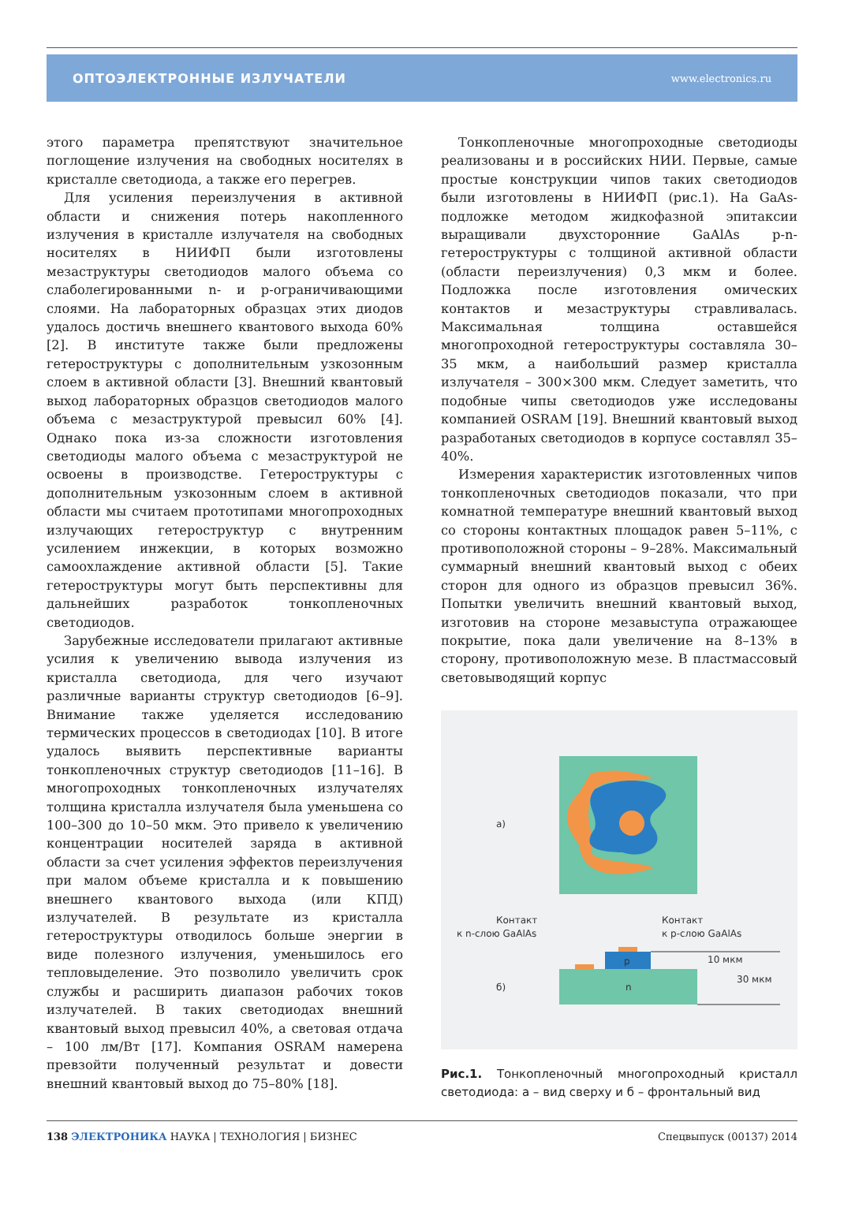ОПТОЭЛЕКТРОННЫЕ ИЗЛУЧАТЕЛИ www.electronics.ru
этого параметра препятствуют значительное поглощение излучения на свободных носителях в кристалле светодиода, а также его перегрев.
Для усиления переизлучения в активной области и снижения потерь накопленного излучения в кристалле излучателя на свободных носителях в НИИФП были изготовлены мезаструктуры светодиодов малого объема со слаболегированными n- и p-ограничивающими слоями. На лабораторных образцах этих диодов удалось достичь внешнего квантового выхода 60% [2]. В институте также были предложены гетероструктуры с дополнительным узкозонным слоем в активной области [3]. Внешний квантовый выход лабораторных образцов светодиодов малого объема с мезаструктурой превысил 60% [4]. Однако пока из-за сложности изготовления светодиоды малого объема с мезаструктурой не освоены в производстве. Гетероструктуры с дополнительным узкозонным слоем в активной области мы считаем прототипами многопроходных излучающих гетероструктур с внутренним усилением инжекции, в которых возможно самоохлаждение активной области [5]. Такие гетероструктуры могут быть перспективны для дальнейших разработок тонкопленочных светодиодов.
Зарубежные исследователи прилагают активные усилия к увеличению вывода излучения из кристалла светодиода, для чего изучают различные варианты структур светодиодов [6–9]. Внимание также уделяется исследованию термических процессов в светодиодах [10]. В итоге удалось выявить перспективные варианты тонкопленочных структур светодиодов [11–16]. В многопроходных тонкопленочных излучателях толщина кристалла излучателя была уменьшена со 100–300 до 10–50 мкм. Это привело к увеличению концентрации носителей заряда в активной области за счет усиления эффектов переизлучения при малом объеме кристалла и к повышению внешнего квантового выхода (или КПД) излучателей. В результате из кристалла гетероструктуры отводилось больше энергии в виде полезного излучения, уменьшилось его тепловыделение. Это позволило увеличить срок службы и расширить диапазон рабочих токов излучателей. В таких светодиодах внешний квантовый выход превысил 40%, а световая отдача – 100 лм/Вт [17]. Компания OSRAM намерена превзойти полученный результат и довести внешний квантовый выход до 75–80% [18].
Тонкопленочные многопроходные светодиоды реализованы и в российских НИИ. Первые, самые простые конструкции чипов таких светодиодов были изготовлены в НИИФП (рис.1). На GaAs-подложке методом жидкофазной эпитаксии выращивали двухсторонние GaAlAs p-n-гетероструктуры с толщиной активной области (области переизлучения) 0,3 мкм и более. Подложка после изготовления омических контактов и мезаструктуры стравливалась. Максимальная толщина оставшейся многопроходной гетероструктуры составляла 30–35 мкм, а наибольший размер кристалла излучателя – 300×300 мкм. Следует заметить, что подобные чипы светодиодов уже исследованы компанией OSRAM [19]. Внешний квантовый выход разработаных светодиодов в корпусе составлял 35–40%.
Измерения характеристик изготовленных чипов тонкопленочных светодиодов показали, что при комнатной температуре внешний квантовый выход со стороны контактных площадок равен 5–11%, с противоположной стороны – 9–28%. Максимальный суммарный внешний квантовый выход с обеих сторон для одного из образцов превысил 36%. Попытки увеличить внешний квантовый выход, изготовив на стороне мезавыступа отражающее покрытие, пока дали увеличение на 8–13% в сторону, противоположную мезе. В пластмассовый световыводящий корпус
а)
б)
Контакт
к n-слою GaAlAs
Контакт
к p-слою GaAlAs
p
n
10 мкм
30 мкм
Рис.1. Тонкопленочный многопроходный кристалл светодиода: а – вид сверху и б – фронтальный вид
138 ЭЛЕКТРОНИКА НАУКА | ТЕХНОЛОГИЯ | БИЗНЕС Спецвыпуск (00137) 2014